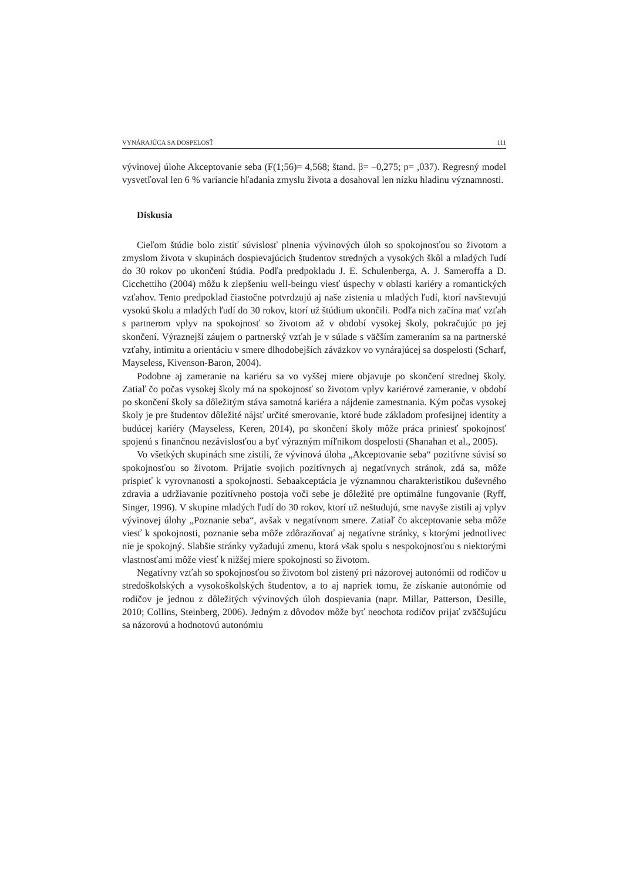VYNÁRAJÚCA SA DOSPELOSŤ 111
vývinovej úlohe Akceptovanie seba (F(1;56)= 4,568; štand. β= –0,275; p= ,037). Regresný model vysvetľoval len 6 % variancie hľadania zmyslu života a dosahoval len nízku hladinu významnosti.
Diskusia
Cieľom štúdie bolo zistiť súvislosť plnenia vývinových úloh so spokojnosťou so životom a zmyslom života v skupinách dospievajúcich študentov stredných a vysokých škôl a mladých ľudí do 30 rokov po ukončení štúdia. Podľa predpokladu J. E. Schulenberga, A. J. Sameroffa a D. Cicchettiho (2004) môžu k zlepšeniu well-beingu viesť úspechy v oblasti kariéry a romantických vzťahov. Tento predpoklad čiastočne potvrdzujú aj naše zistenia u mladých ľudí, ktorí navštevujú vysokú školu a mladých ľudí do 30 rokov, ktorí už štúdium ukončili. Podľa nich začína mať vzťah s partnerom vplyv na spokojnosť so životom až v období vysokej školy, pokračujúc po jej skončení. Výraznejší záujem o partnerský vzťah je v súlade s väčším zameraním sa na partnerské vzťahy, intimitu a orientáciu v smere dlhodobejších záväzkov vo vynárajúcej sa dospelosti (Scharf, Mayseless, Kivenson-Baron, 2004).
Podobne aj zameranie na kariéru sa vo vyššej miere objavuje po skončení strednej školy. Zatiaľ čo počas vysokej školy má na spokojnosť so životom vplyv kariérové zameranie, v období po skončení školy sa dôležitým stáva samotná kariéra a nájdenie zamestnania. Kým počas vysokej školy je pre študentov dôležité nájsť určité smerovanie, ktoré bude základom profesijnej identity a budúcej kariéry (Mayseless, Keren, 2014), po skončení školy môže práca priniesť spokojnosť spojenú s finančnou nezávislosťou a byť výrazným míľnikom dospelosti (Shanahan et al., 2005).
Vo všetkých skupinách sme zistili, že vývinová úloha „Akceptovanie seba“ pozitívne súvisí so spokojnosťou so životom. Prijatie svojich pozitívnych aj negatívnych stránok, zdá sa, môže prispieť k vyrovnanosti a spokojnosti. Sebaakceptácia je významnou charakteristikou duševného zdravia a udržiavanie pozitívneho postoja voči sebe je dôležité pre optimálne fungovanie (Ryff, Singer, 1996). V skupine mladých ľudí do 30 rokov, ktorí už neštudujú, sme navyše zistili aj vplyv vývinovej úlohy „Poznanie seba“, avšak v negatívnom smere. Zatiaľ čo akceptovanie seba môže viesť k spokojnosti, poznanie seba môže zdôrazňovať aj negatívne stránky, s ktorými jednotlivec nie je spokojný. Slabšie stránky vyžadujú zmenu, ktorá však spolu s nespokojnosťou s niektorými vlastnosťami môže viesť k nižšej miere spokojnosti so životom.
Negatívny vzťah so spokojnosťou so životom bol zistený pri názorovej autonómii od rodičov u stredoškolských a vysokoškolských študentov, a to aj napriek tomu, že získanie autonómie od rodičov je jednou z dôležitých vývinových úloh dospievania (napr. Millar, Patterson, Desille, 2010; Collins, Steinberg, 2006). Jedným z dôvodov môže byť neochota rodičov prijať zväčšujúcu sa názorovú a hodnotovú autonómiu